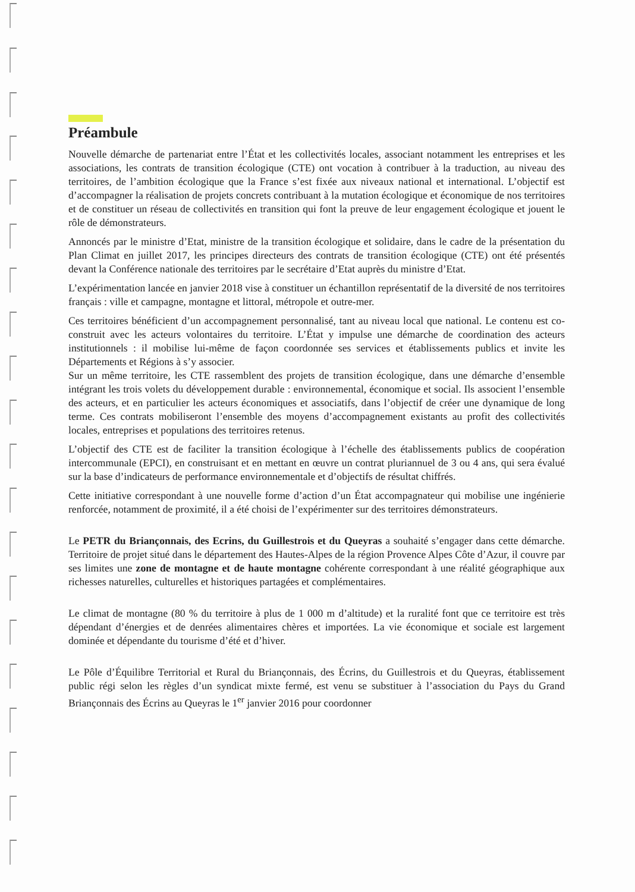Préambule
Nouvelle démarche de partenariat entre l’État et les collectivités locales, associant notamment les entreprises et les associations, les contrats de transition écologique (CTE) ont vocation à contribuer à la traduction, au niveau des territoires, de l’ambition écologique que la France s’est fixée aux niveaux national et international. L’objectif est d’accompagner la réalisation de projets concrets contribuant à la mutation écologique et économique de nos territoires et de constituer un réseau de collectivités en transition qui font la preuve de leur engagement écologique et jouent le rôle de démonstrateurs.
Annoncés par le ministre d’Etat, ministre de la transition écologique et solidaire, dans le cadre de la présentation du Plan Climat en juillet 2017, les principes directeurs des contrats de transition écologique (CTE) ont été présentés devant la Conférence nationale des territoires par le secrétaire d’Etat auprès du ministre d’Etat.
L’expérimentation lancée en janvier 2018 vise à constituer un échantillon représentatif de la diversité de nos territoires français : ville et campagne, montagne et littoral, métropole et outre-mer.
Ces territoires bénéficient d’un accompagnement personnalisé, tant au niveau local que national. Le contenu est co-construit avec les acteurs volontaires du territoire. L’État y impulse une démarche de coordination des acteurs institutionnels : il mobilise lui-même de façon coordonnée ses services et établissements publics et invite les Départements et Régions à s’y associer.
Sur un même territoire, les CTE rassemblent des projets de transition écologique, dans une démarche d’ensemble intégrant les trois volets du développement durable : environnemental, économique et social. Ils associent l’ensemble des acteurs, et en particulier les acteurs économiques et associatifs, dans l’objectif de créer une dynamique de long terme. Ces contrats mobiliseront l’ensemble des moyens d’accompagnement existants au profit des collectivités locales, entreprises et populations des territoires retenus.
L’objectif des CTE est de faciliter la transition écologique à l’échelle des établissements publics de coopération intercommunale (EPCI), en construisant et en mettant en œuvre un contrat pluriannuel de 3 ou 4 ans, qui sera évalué sur la base d’indicateurs de performance environnementale et d’objectifs de résultat chiffrés.
Cette initiative correspondant à une nouvelle forme d’action d’un État accompagnateur qui mobilise une ingénierie renforcée, notamment de proximité, il a été choisi de l’expérimenter sur des territoires démonstrateurs.
Le PETR du Briançonnais, des Ecrins, du Guillestrois et du Queyras a souhaité s’engager dans cette démarche. Territoire de projet situé dans le département des Hautes-Alpes de la région Provence Alpes Côte d’Azur, il couvre par ses limites une zone de montagne et de haute montagne cohérente correspondant à une réalité géographique aux richesses naturelles, culturelles et historiques partagées et complémentaires.
Le climat de montagne (80 % du territoire à plus de 1 000 m d’altitude) et la ruralité font que ce territoire est très dépendant d’énergies et de denrées alimentaires chères et importées. La vie économique et sociale est largement dominée et dépendante du tourisme d’été et d’hiver.
Le Pôle d’Équilibre Territorial et Rural du Briançonnais, des Écrins, du Guillestrois et du Queyras, établissement public régi selon les règles d’un syndicat mixte fermé, est venu se substituer à l’association du Pays du Grand Briançonnais des Écrins au Queyras le 1<sup>er</sup> janvier 2016 pour coordonner